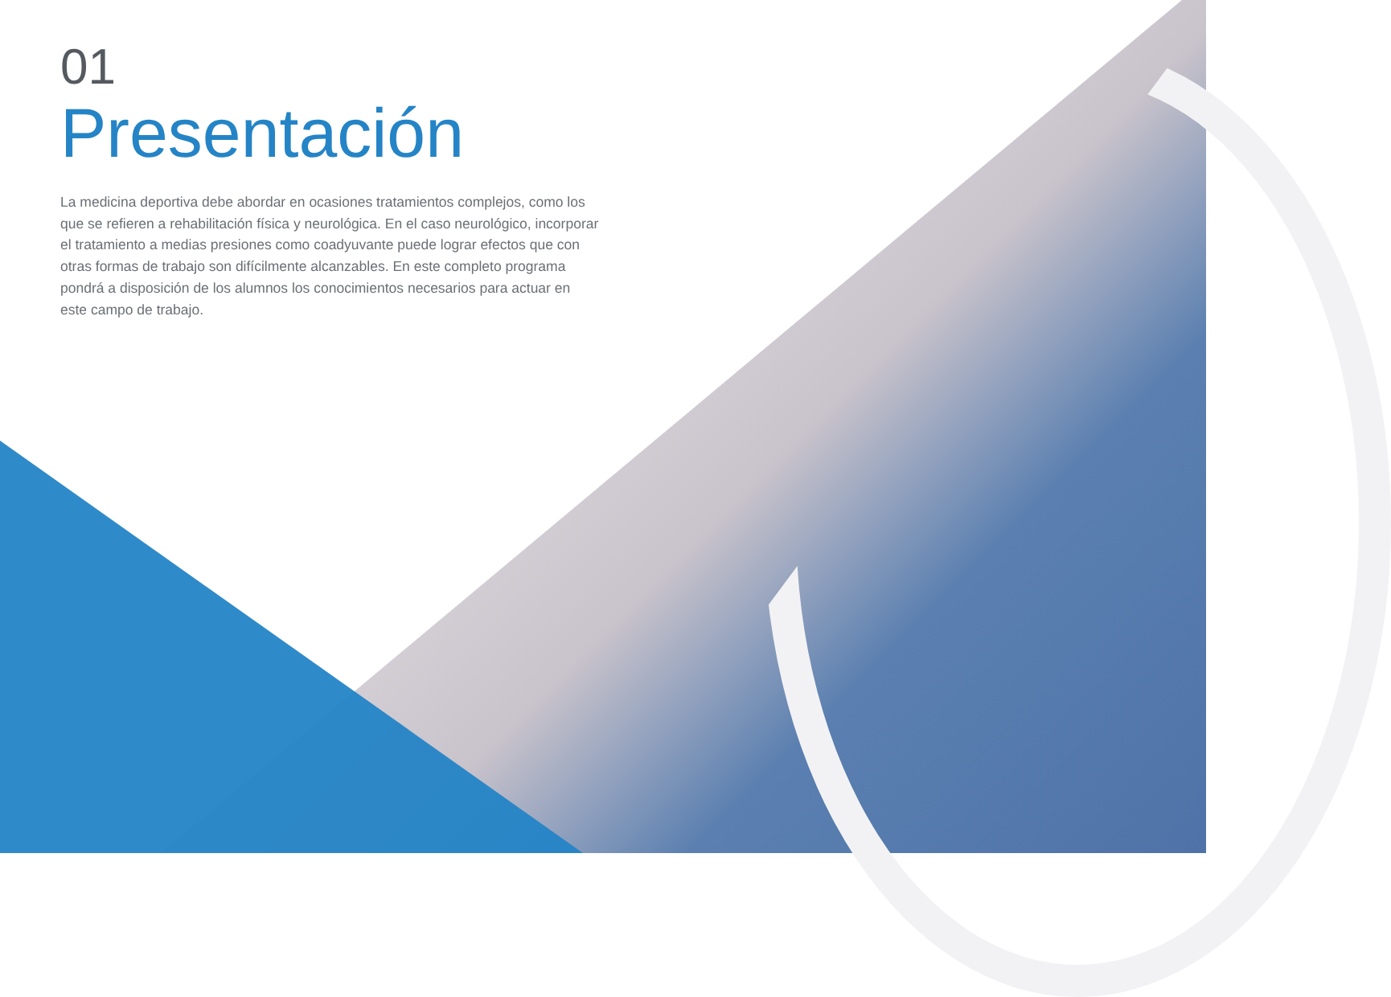01
Presentación
La medicina deportiva debe abordar en ocasiones tratamientos complejos, como los que se refieren a rehabilitación física y neurológica. En el caso neurológico, incorporar el tratamiento a medias presiones como coadyuvante puede lograr efectos que con otras formas de trabajo son difícilmente alcanzables. En este completo programa pondrá a disposición de los alumnos los conocimientos necesarios para actuar en este campo de trabajo.